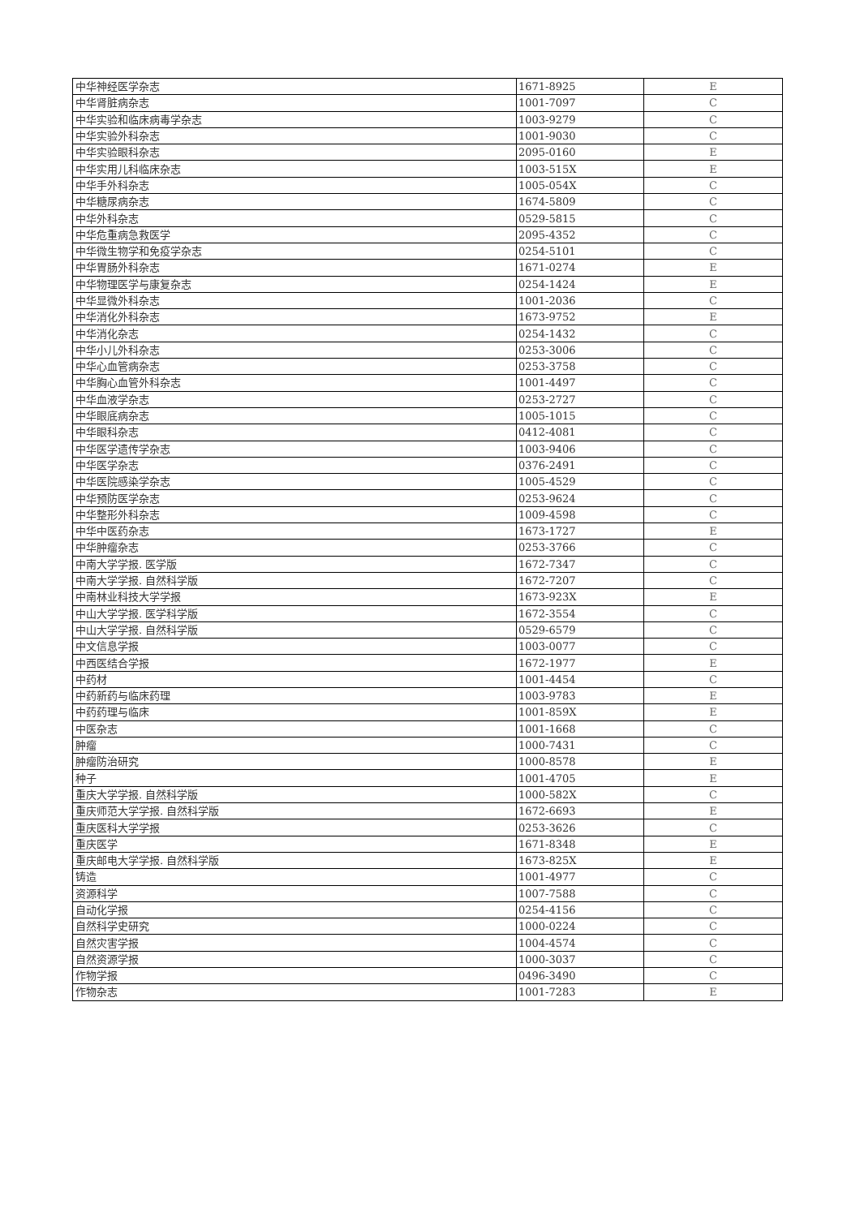| 中华神经医学杂志 | 1671-8925 | E |
| 中华肾脏病杂志 | 1001-7097 | C |
| 中华实验和临床病毒学杂志 | 1003-9279 | C |
| 中华实验外科杂志 | 1001-9030 | C |
| 中华实验眼科杂志 | 2095-0160 | E |
| 中华实用儿科临床杂志 | 1003-515X | E |
| 中华手外科杂志 | 1005-054X | C |
| 中华糖尿病杂志 | 1674-5809 | C |
| 中华外科杂志 | 0529-5815 | C |
| 中华危重病急救医学 | 2095-4352 | C |
| 中华微生物学和免疫学杂志 | 0254-5101 | C |
| 中华胃肠外科杂志 | 1671-0274 | E |
| 中华物理医学与康复杂志 | 0254-1424 | E |
| 中华显微外科杂志 | 1001-2036 | C |
| 中华消化外科杂志 | 1673-9752 | E |
| 中华消化杂志 | 0254-1432 | C |
| 中华小儿外科杂志 | 0253-3006 | C |
| 中华心血管病杂志 | 0253-3758 | C |
| 中华胸心血管外科杂志 | 1001-4497 | C |
| 中华血液学杂志 | 0253-2727 | C |
| 中华眼底病杂志 | 1005-1015 | C |
| 中华眼科杂志 | 0412-4081 | C |
| 中华医学遗传学杂志 | 1003-9406 | C |
| 中华医学杂志 | 0376-2491 | C |
| 中华医院感染学杂志 | 1005-4529 | C |
| 中华预防医学杂志 | 0253-9624 | C |
| 中华整形外科杂志 | 1009-4598 | C |
| 中华中医药杂志 | 1673-1727 | E |
| 中华肿瘤杂志 | 0253-3766 | C |
| 中南大学学报. 医学版 | 1672-7347 | C |
| 中南大学学报. 自然科学版 | 1672-7207 | C |
| 中南林业科技大学学报 | 1673-923X | E |
| 中山大学学报. 医学科学版 | 1672-3554 | C |
| 中山大学学报. 自然科学版 | 0529-6579 | C |
| 中文信息学报 | 1003-0077 | C |
| 中西医结合学报 | 1672-1977 | E |
| 中药材 | 1001-4454 | C |
| 中药新药与临床药理 | 1003-9783 | E |
| 中药药理与临床 | 1001-859X | E |
| 中医杂志 | 1001-1668 | C |
| 肿瘤 | 1000-7431 | C |
| 肿瘤防治研究 | 1000-8578 | E |
| 种子 | 1001-4705 | E |
| 重庆大学学报. 自然科学版 | 1000-582X | C |
| 重庆师范大学学报. 自然科学版 | 1672-6693 | E |
| 重庆医科大学学报 | 0253-3626 | C |
| 重庆医学 | 1671-8348 | E |
| 重庆邮电大学学报. 自然科学版 | 1673-825X | E |
| 铸造 | 1001-4977 | C |
| 资源科学 | 1007-7588 | C |
| 自动化学报 | 0254-4156 | C |
| 自然科学史研究 | 1000-0224 | C |
| 自然灾害学报 | 1004-4574 | C |
| 自然资源学报 | 1000-3037 | C |
| 作物学报 | 0496-3490 | C |
| 作物杂志 | 1001-7283 | E |